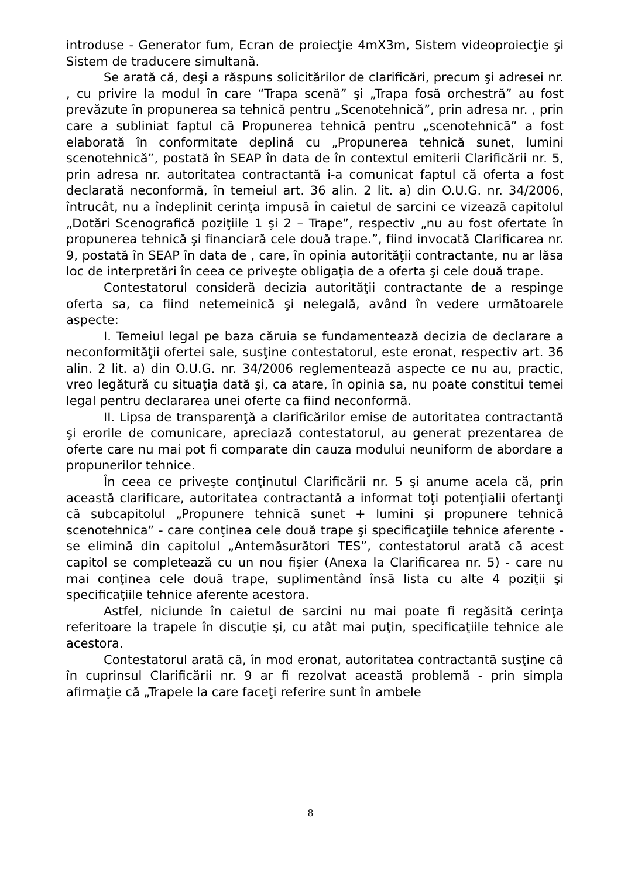introduse - Generator fum, Ecran de proiecţie 4mX3m, Sistem videoproiecţie şi Sistem de traducere simultană.
Se arată că, deşi a răspuns solicitărilor de clarificări, precum şi adresei nr. , cu privire la modul în care “Trapa scenă” şi „Trapa fosă orchestră” au fost prevăzute în propunerea sa tehnică pentru „Scenotehnică”, prin adresa nr. , prin care a subliniat faptul că Propunerea tehnică pentru „scenotehnică” a fost elaborată în conformitate deplină cu „Propunerea tehnică sunet, lumini scenotehnică”, postată în SEAP în data de în contextul emiterii Clarificării nr. 5, prin adresa nr. autoritatea contractantă i-a comunicat faptul că oferta a fost declarată neconformă, în temeiul art. 36 alin. 2 lit. a) din O.U.G. nr. 34/2006, întrucât, nu a îndeplinit cerinţa impusă în caietul de sarcini ce vizează capitolul „Dotări Scenografică poziţiile 1 şi 2 – Trape”, respectiv „nu au fost ofertate în propunerea tehnică şi financiară cele două trape.”, fiind invocată Clarificarea nr. 9, postată în SEAP în data de , care, în opinia autorităţii contractante, nu ar lăsa loc de interpretări în ceea ce priveşte obligaţia de a oferta şi cele două trape.
Contestatorul consideră decizia autorităţii contractante de a respinge oferta sa, ca fiind netemeinică şi nelegală, având în vedere următoarele aspecte:
I. Temeiul legal pe baza căruia se fundamentează decizia de declarare a neconformităţii ofertei sale, susţine contestatorul, este eronat, respectiv art. 36 alin. 2 lit. a) din O.U.G. nr. 34/2006 reglementează aspecte ce nu au, practic, vreo legătură cu situaţia dată şi, ca atare, în opinia sa, nu poate constitui temei legal pentru declararea unei oferte ca fiind neconformă.
II. Lipsa de transparenţă a clarificărilor emise de autoritatea contractantă şi erorile de comunicare, apreciază contestatorul, au generat prezentarea de oferte care nu mai pot fi comparate din cauza modului neuniform de abordare a propunerilor tehnice.
În ceea ce priveşte conţinutul Clarificării nr. 5 şi anume acela că, prin această clarificare, autoritatea contractantă a informat toţi potenţialii ofertanţi că subcapitolul „Propunere tehnică sunet + lumini şi propunere tehnică scenotehnica” - care conţinea cele două trape şi specificaţiile tehnice aferente - se elimină din capitolul „Antemăsurători TES”, contestatorul arată că acest capitol se completează cu un nou fişier (Anexa la Clarificarea nr. 5) - care nu mai conţinea cele două trape, suplimentând însă lista cu alte 4 poziţii şi specificaţiile tehnice aferente acestora.
Astfel, niciunde în caietul de sarcini nu mai poate fi regăsită cerinţa referitoare la trapele în discuţie şi, cu atât mai puţin, specificaţiile tehnice ale acestora.
Contestatorul arată că, în mod eronat, autoritatea contractantă susţine că în cuprinsul Clarificării nr. 9 ar fi rezolvat această problemă - prin simpla afirmaţie că „Trapele la care faceţi referire sunt în ambele
8